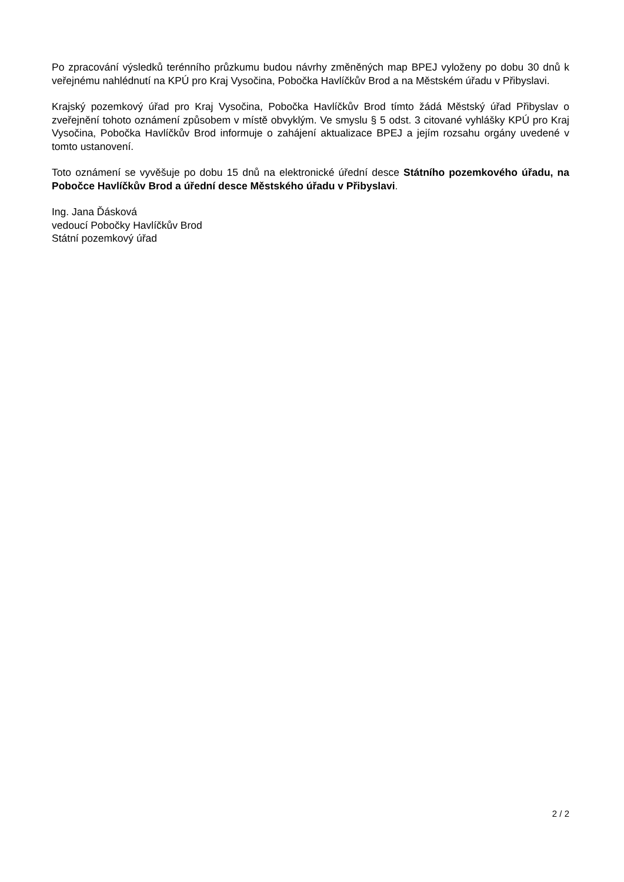Po zpracování výsledků terénního průzkumu budou návrhy změněných map BPEJ vyloženy po dobu 30 dnů k veřejnému nahlédnutí na KPÚ pro Kraj Vysočina, Pobočka Havlíčkův Brod a na Městském úřadu v Přibyslavi.
Krajský pozemkový úřad pro Kraj Vysočina, Pobočka Havlíčkův Brod tímto žádá Městský úřad Přibyslav o zveřejnění tohoto oznámení způsobem v místě obvyklým. Ve smyslu § 5 odst. 3 citované vyhlášky KPÚ pro Kraj Vysočina, Pobočka Havlíčkův Brod informuje o zahájení aktualizace BPEJ a jejím rozsahu orgány uvedené v tomto ustanovení.
Toto oznámení se vyvěšuje po dobu 15 dnů na elektronické úřední desce Státního pozemkového úřadu, na Pobočce Havlíčkův Brod a úřední desce Městského úřadu v Přibyslavi.
Ing. Jana Ďásková
vedoucí Pobočky Havlíčkův Brod
Státní pozemkový úřad
2 / 2